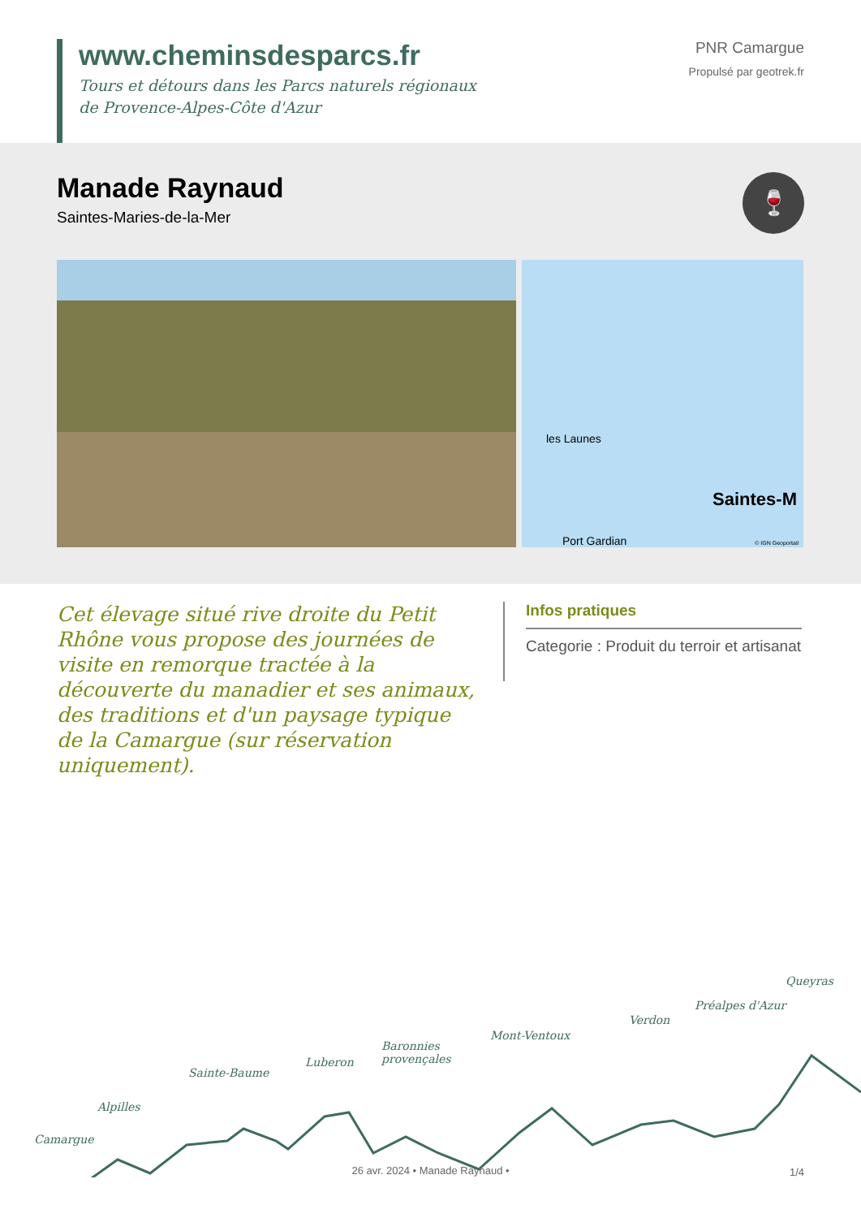www.cheminsdesparcs.fr
Tours et détours dans les Parcs naturels régionaux
de Provence-Alpes-Côte d'Azur
PNR Camargue
Propulsé par geotrek.fr
Manade Raynaud
Saintes-Maries-de-la-Mer
🍷
les Launes
Port Gardian
Saintes-M
© IGN Geoportail
Cet élevage situé rive droite du Petit Rhône vous propose des journées de visite en remorque tractée à la découverte du manadier et ses animaux, des traditions et d'un paysage typique de la Camargue (sur réservation uniquement).
Infos pratiques
Categorie : Produit du terroir et artisanat
Camargue
Alpilles
Sainte-Baume
Luberon
Baronnies
provençales
Mont-Ventoux
Verdon
Préalpes d'Azur
Queyras
26 avr. 2024 • Manade Raynaud • 1/4